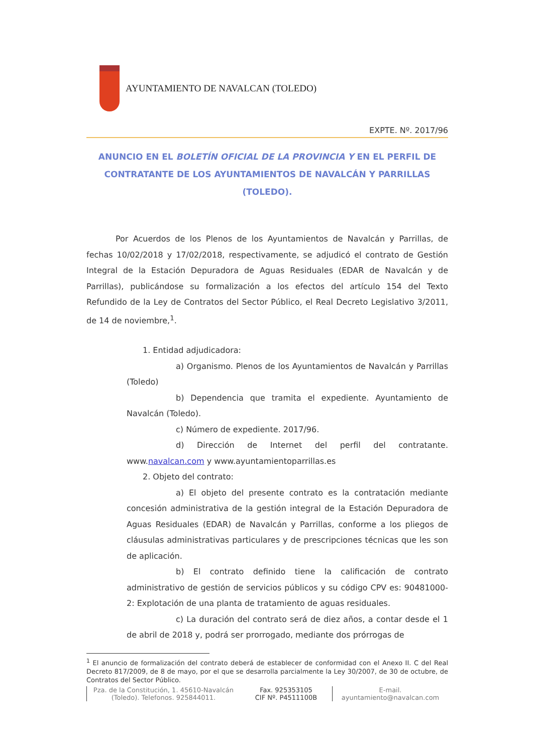AYUNTAMIENTO DE NAVALCAN (TOLEDO)
EXPTE. Nº. 2017/96
ANUNCIO EN EL BOLETÍN OFICIAL DE LA PROVINCIA Y EN EL PERFIL DE CONTRATANTE DE LOS AYUNTAMIENTOS DE NAVALCÁN Y PARRILLAS (TOLEDO).
Por Acuerdos de los Plenos de los Ayuntamientos de Navalcán y Parrillas, de fechas 10/02/2018 y 17/02/2018, respectivamente, se adjudicó el contrato de Gestión Integral de la Estación Depuradora de Aguas Residuales (EDAR de Navalcán y de Parrillas), publicándose su formalización a los efectos del artículo 154 del Texto Refundido de la Ley de Contratos del Sector Público, el Real Decreto Legislativo 3/2011, de 14 de noviembre,<sup>1</sup>.
1. Entidad adjudicadora:
a) Organismo. Plenos de los Ayuntamientos de Navalcán y Parrillas (Toledo)
b) Dependencia que tramita el expediente. Ayuntamiento de Navalcán (Toledo).
c) Número de expediente. 2017/96.
d) Dirección de Internet del perfil del contratante. www.navalcan.com y www.ayuntamientoparrillas.es
2. Objeto del contrato:
a) El objeto del presente contrato es la contratación mediante concesión administrativa de la gestión integral de la Estación Depuradora de Aguas Residuales (EDAR) de Navalcán y Parrillas, conforme a los pliegos de cláusulas administrativas particulares y de prescripciones técnicas que les son de aplicación.
b) El contrato definido tiene la calificación de contrato administrativo de gestión de servicios públicos y su código CPV es: 90481000-2: Explotación de una planta de tratamiento de aguas residuales.
c) La duración del contrato será de diez años, a contar desde el 1 de abril de 2018 y, podrá ser prorrogado, mediante dos prórrogas de
<sup>1</sup> El anuncio de formalización del contrato deberá de establecer de conformidad con el Anexo II. C del Real Decreto 817/2009, de 8 de mayo, por el que se desarrolla parcialmente la Ley 30/2007, de 30 de octubre, de Contratos del Sector Público.
Pza. de la Constitución, 1. 45610-Navalcán (Toledo). Telefonos. 925844011.
Fax. 925353105
CIF Nº. P4511100B
E-mail.
ayuntamiento@navalcan.com